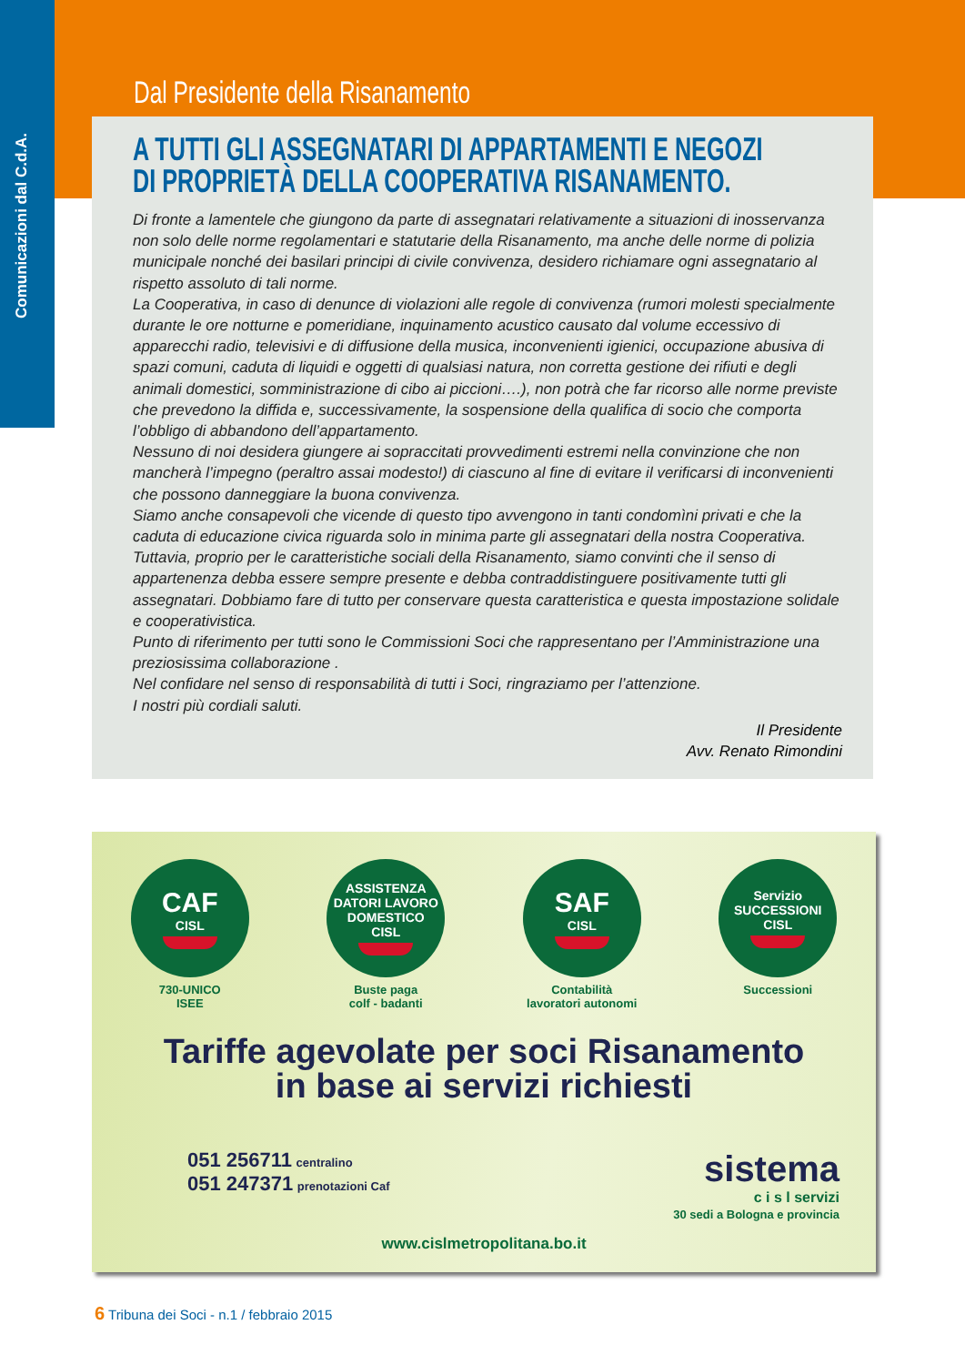Comunicazioni dal C.d.A.
Dal Presidente della Risanamento
A TUTTI GLI ASSEGNATARI DI APPARTAMENTI E NEGOZI
DI PROPRIETÀ DELLA COOPERATIVA RISANAMENTO.
Di fronte a lamentele che giungono da parte di assegnatari relativamente a situazioni di inosservanza non solo delle norme regolamentari e statutarie della Risanamento, ma anche delle norme di polizia municipale nonché dei basilari principi di civile convivenza, desidero richiamare ogni assegnatario al rispetto assoluto di tali norme.
La Cooperativa, in caso di denunce di violazioni alle regole di convivenza (rumori molesti specialmente durante le ore notturne e pomeridiane, inquinamento acustico causato dal volume eccessivo di apparecchi radio, televisivi e di diffusione della musica, inconvenienti igienici, occupazione abusiva di spazi comuni, caduta di liquidi e oggetti di qualsiasi natura, non corretta gestione dei rifiuti e degli animali domestici, somministrazione di cibo ai piccioni….), non potrà che far ricorso alle norme previste che prevedono la diffida e, successivamente, la sospensione della qualifica di socio che comporta l’obbligo di abbandono dell’appartamento.
Nessuno di noi desidera giungere ai sopraccitati provvedimenti estremi nella convinzione che non mancherà l’impegno (peraltro assai modesto!) di ciascuno al fine di evitare il verificarsi di inconvenienti che possono danneggiare la buona convivenza.
Siamo anche consapevoli che vicende di questo tipo avvengono in tanti condomìni privati e che la caduta di educazione civica riguarda solo in minima parte gli assegnatari della nostra Cooperativa. Tuttavia, proprio per le caratteristiche sociali della Risanamento, siamo convinti che il senso di appartenenza debba essere sempre presente e debba contraddistinguere positivamente tutti gli assegnatari. Dobbiamo fare di tutto per conservare questa caratteristica e questa impostazione solidale e cooperativistica.
Punto di riferimento per tutti sono le Commissioni Soci che rappresentano per l’Amministrazione una preziosissima collaborazione .
Nel confidare nel senso di responsabilità di tutti i Soci, ringraziamo per l’attenzione.
I nostri più cordiali saluti.
Il Presidente
Avv. Renato Rimondini
CAF
CISL
730-UNICO
ISEE
ASSISTENZA DATORI LAVORO DOMESTICO
CISL
Buste paga
colf - badanti
SAF
CISL
Contabilità
lavoratori autonomi
Servizio SUCCESSIONI
CISL
Successioni
Tariffe agevolate per soci Risanamento
in base ai servizi richiesti
051 256711 centralino
051 247371 prenotazioni Caf
sistema
c i s l servizi
30 sedi a Bologna e provincia
www.cislmetropolitana.bo.it
6 Tribuna dei Soci - n.1 / febbraio 2015